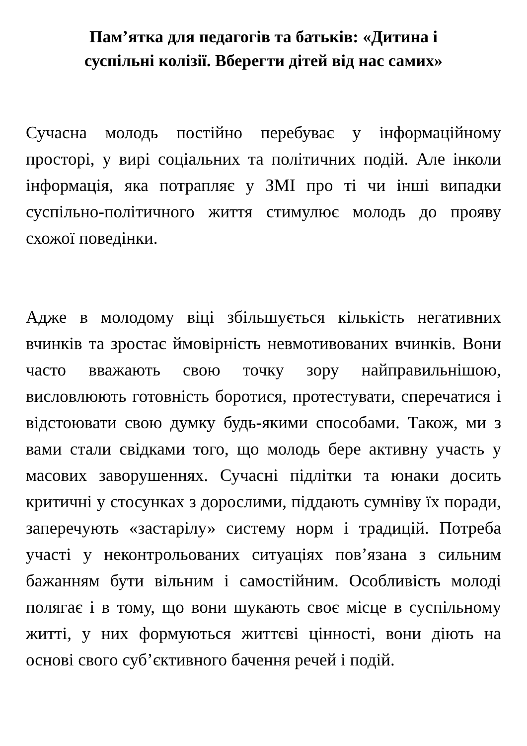Пам’ятка для педагогів та батьків: «Дитина і
суспільні колізії. Вберегти дітей від нас самих»
Сучасна молодь постійно перебуває у інформаційному просторі, у вирі соціальних та політичних подій. Але інколи інформація, яка потрапляє у ЗМІ про ті чи інші випадки суспільно-політичного життя стимулює молодь до прояву схожої поведінки.
Адже в молодому віці збільшується кількість негативних вчинків та зростає ймовірність невмотивованих вчинків. Вони часто вважають свою точку зору найправильнішою, висловлюють готовність боротися, протестувати, сперечатися і відстоювати свою думку будь-якими способами. Також, ми з вами стали свідками того, що молодь бере активну участь у масових заворушеннях. Сучасні підлітки та юнаки досить критичні у стосунках з дорослими, піддають сумніву їх поради, заперечують «застарілу» систему норм і традицій. Потреба участі у неконтрольованих ситуаціях пов’язана з сильним бажанням бути вільним і самостійним. Особливість молоді полягає і в тому, що вони шукають своє місце в суспільному житті, у них формуються життєві цінності, вони діють на основі свого суб’єктивного бачення речей і подій.